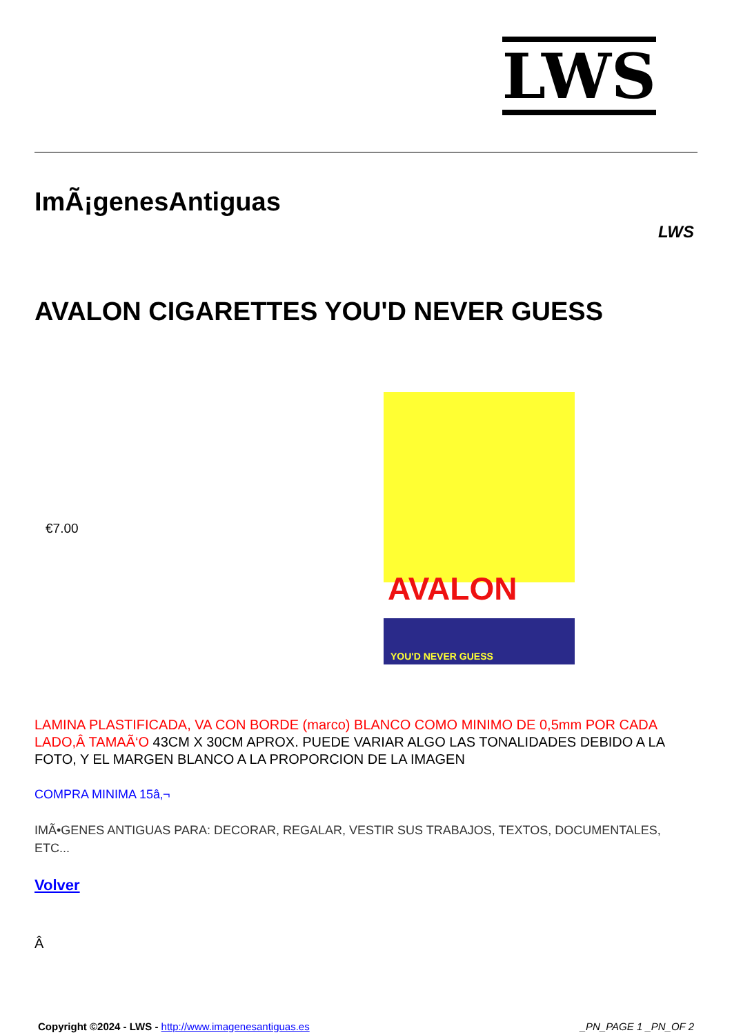LWS
ImÃ¡genesAntiguas
LWS
AVALON CIGARETTES YOU'D NEVER GUESS
€7.00
AVALON
YOU'D NEVER GUESS
LAMINA PLASTIFICADA, VA CON BORDE (marco) BLANCO COMO MINIMO DE 0,5mm POR CADA LADO,Â TAMAÃ‘O 43CM X 30CM APROX. PUEDE VARIAR ALGO LAS TONALIDADES DEBIDO A LA FOTO, Y EL MARGEN BLANCO A LA PROPORCION DE LA IMAGEN
COMPRA MINIMA 15â‚¬
IMÃ•GENES ANTIGUAS PARA: DECORAR, REGALAR, VESTIR SUS TRABAJOS, TEXTOS, DOCUMENTALES, ETC...
Volver
Â
Copyright ©2024 - LWS - http://www.imagenesantiguas.es
_PN_PAGE 1 _PN_OF 2